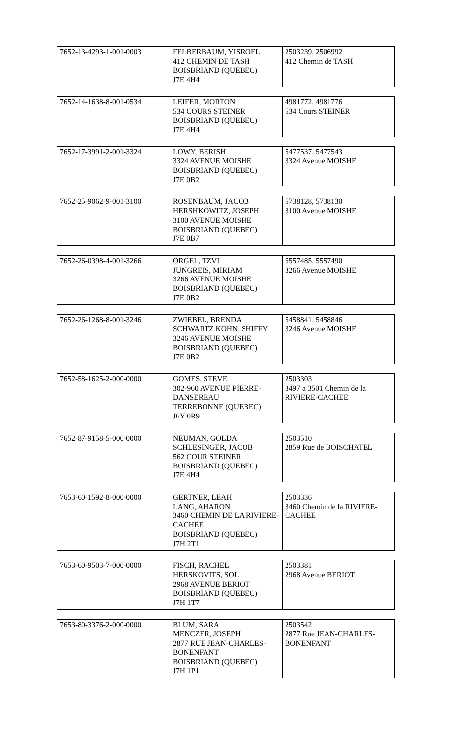| 7652-13-4293-1-001-0003 | FELBERBAUM, YISROEL 412 CHEMIN DE TASH BOISBRIAND (QUEBEC) J7E 4H4 | 2503239, 2506992 412 Chemin de TASH |
| 7652-14-1638-8-001-0534 | LEIFER, MORTON 534 COURS STEINER BOISBRIAND (QUEBEC) J7E 4H4 | 4981772, 4981776 534 Cours STEINER |
| 7652-17-3991-2-001-3324 | LOWY, BERISH 3324 AVENUE MOISHE BOISBRIAND (QUEBEC) J7E 0B2 | 5477537, 5477543 3324 Avenue MOISHE |
| 7652-25-9062-9-001-3100 | ROSENBAUM, JACOB HERSHKOWITZ, JOSEPH 3100 AVENUE MOISHE BOISBRIAND (QUEBEC) J7E 0B7 | 5738128, 5738130 3100 Avenue MOISHE |
| 7652-26-0398-4-001-3266 | ORGEL, TZVI JUNGREIS, MIRIAM 3266 AVENUE MOISHE BOISBRIAND (QUEBEC) J7E 0B2 | 5557485, 5557490 3266 Avenue MOISHE |
| 7652-26-1268-8-001-3246 | ZWIEBEL, BRENDA SCHWARTZ KOHN, SHIFFY 3246 AVENUE MOISHE BOISBRIAND (QUEBEC) J7E 0B2 | 5458841, 5458846 3246 Avenue MOISHE |
| 7652-58-1625-2-000-0000 | GOMES, STEVE 302-960 AVENUE PIERRE-DANSEREAU TERREBONNE (QUEBEC) J6Y 0R9 | 2503303 3497 a 3501 Chemin de la RIVIERE-CACHEE |
| 7652-87-9158-5-000-0000 | NEUMAN, GOLDA SCHLESINGER, JACOB 562 COUR STEINER BOISBRIAND (QUEBEC) J7E 4H4 | 2503510 2859 Rue de BOISCHATEL |
| 7653-60-1592-8-000-0000 | GERTNER, LEAH LANG, AHARON 3460 CHEMIN DE LA RIVIERE-CACHEE BOISBRIAND (QUEBEC) J7H 2T1 | 2503336 3460 Chemin de la RIVIERE-CACHEE |
| 7653-60-9503-7-000-0000 | FISCH, RACHEL HERSKOVITS, SOL 2968 AVENUE BERIOT BOISBRIAND (QUEBEC) J7H 1T7 | 2503381 2968 Avenue BERIOT |
| 7653-80-3376-2-000-0000 | BLUM, SARA MENCZER, JOSEPH 2877 RUE JEAN-CHARLES-BONENFANT BOISBRIAND (QUEBEC) J7H 1P1 | 2503542 2877 Rue JEAN-CHARLES-BONENFANT |